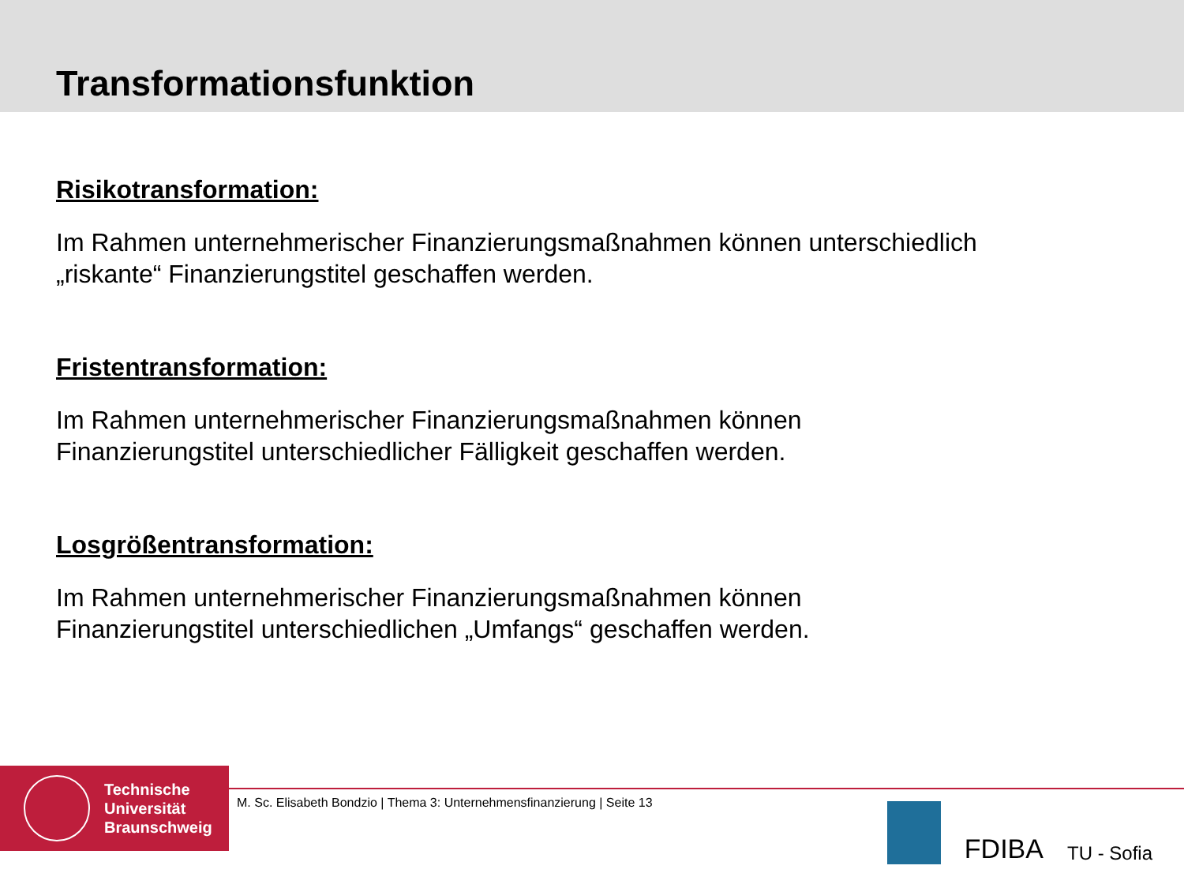Transformationsfunktion
Risikotransformation:
Im Rahmen unternehmerischer Finanzierungsmaßnahmen können unterschiedlich
„riskante“ Finanzierungstitel geschaffen werden.
Fristentransformation:
Im Rahmen unternehmerischer Finanzierungsmaßnahmen können
Finanzierungstitel unterschiedlicher Fälligkeit geschaffen werden.
Losgrößentransformation:
Im Rahmen unternehmerischer Finanzierungsmaßnahmen können
Finanzierungstitel unterschiedlichen „Umfangs“ geschaffen werden.
Technische
Universität
Braunschweig
M. Sc. Elisabeth Bondzio | Thema 3: Unternehmensfinanzierung | Seite 13
FDIBA
TU - Sofia